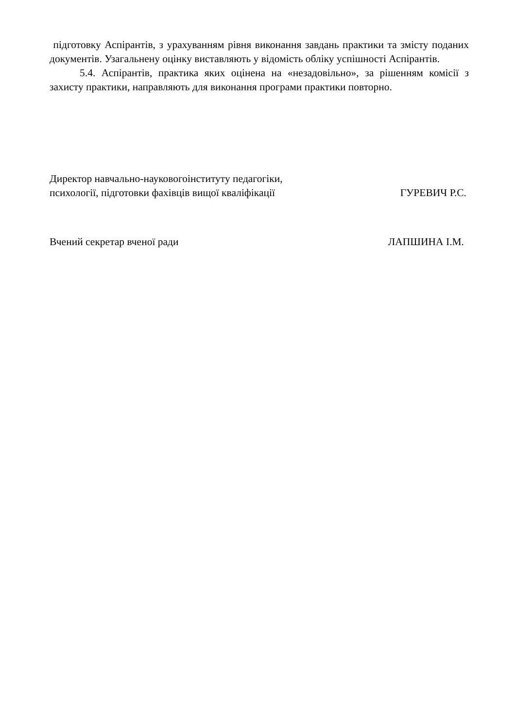підготовку Аспірантів, з урахуванням рівня виконання завдань практики та змісту поданих документів. Узагальнену оцінку виставляють у відомість обліку успішності Аспірантів.
5.4. Аспірантів, практика яких оцінена на «незадовільно», за рішенням комісії з захисту практики, направляють для виконання програми практики повторно.
Директор навчально-науковогоінституту педагогіки,
психології, підготовки фахівців вищої кваліфікації
ГУРЕВИЧ Р.С.
Вчений секретар вченої ради
ЛАПШИНА І.М.